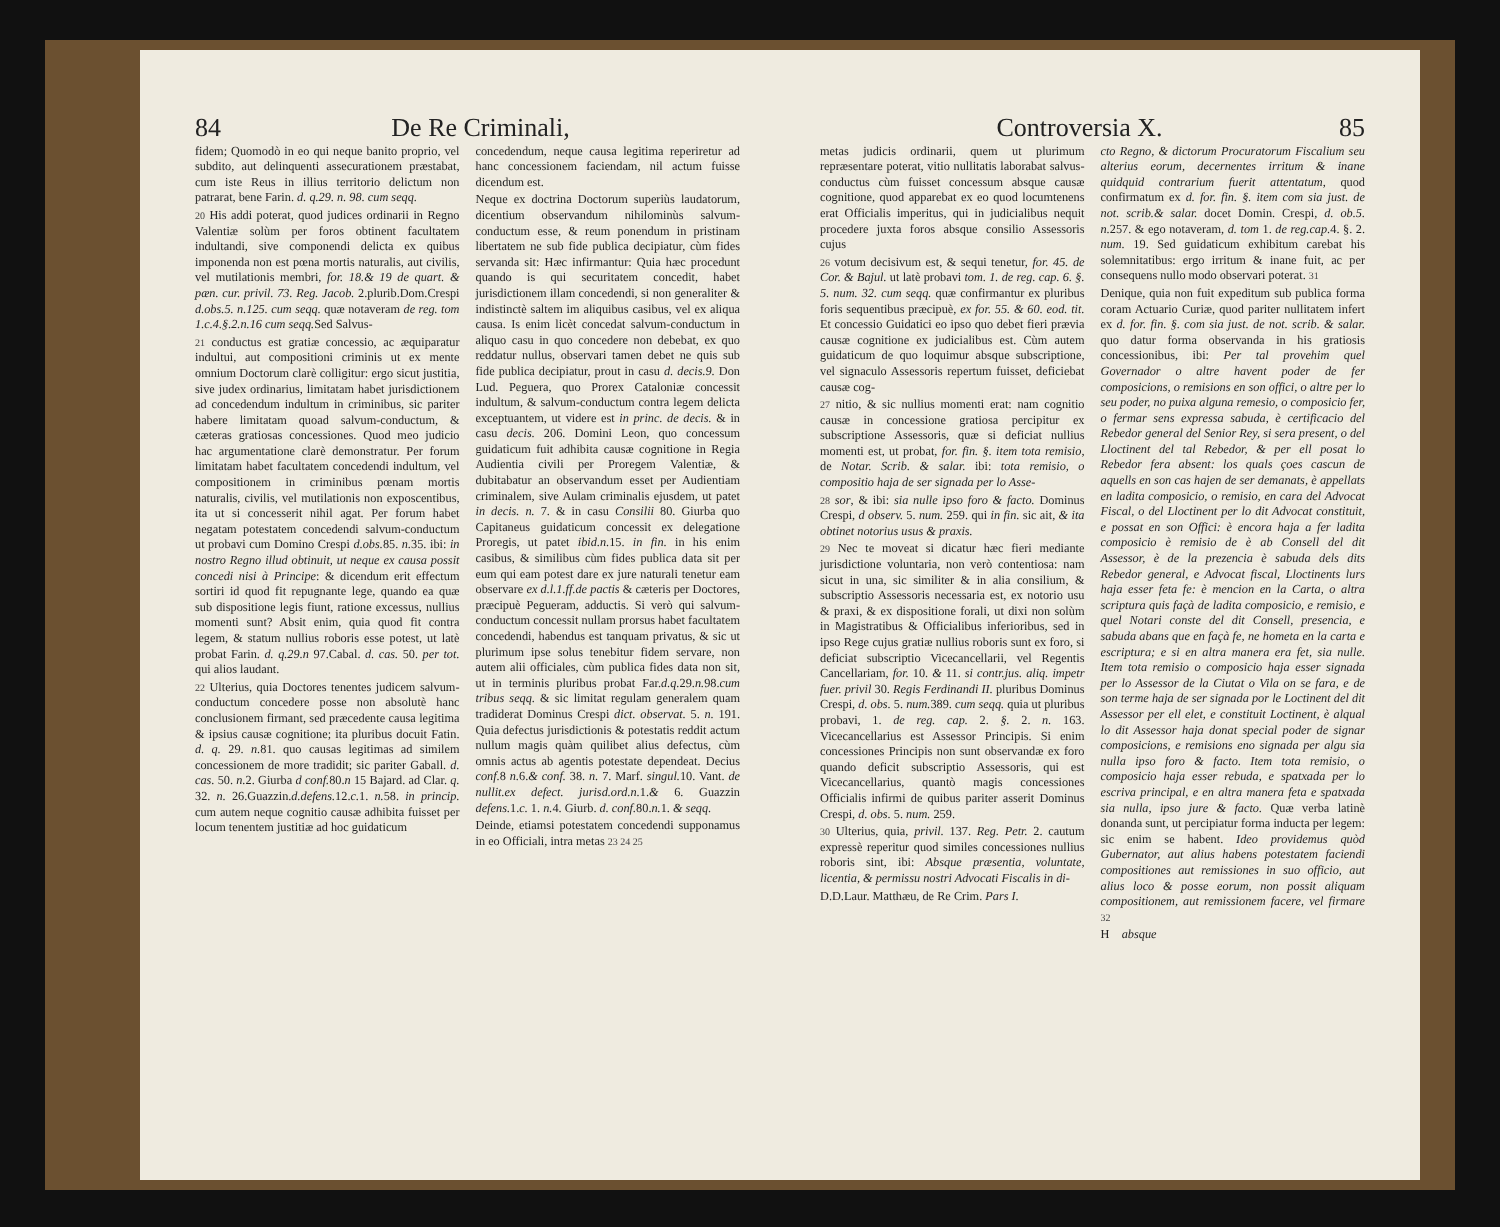84 De Re Criminali,
fidem; Quomodò in eo qui neque banito proprio, vel subdito, aut delinquenti assecurationem præstabat, cum iste Reus in illius territorio delictum non patrarat, bene Farin. d. q.29. n. 98. cum seqq.
20 His addi poterat, quod judices ordinarii in Regno Valentiæ solùm per foros obtinent facultatem indultandi, sive componendi delicta ex quibus imponenda non est pœna mortis naturalis, aut civilis, vel mutilationis membri, for. 18.& 19 de quart. & pæn. cur. privil. 73. Reg. Jacob. 2.plurib.Dom.Crespi d.obs.5. n.125. cum seqq. quæ notaveram de reg. tom 1.c.4.§.2.n.16 cum seqq. Sed Salvus-
21 conductus est gratiæ concessio, ac æquiparatur indultui, aut compositioni criminis ut ex mente omnium Doctorum clarè colligitur: ergo sicut justitia, sive judex ordinarius, limitatam habet jurisdictionem ad concedendum indultum in criminibus, sic pariter habere limitatam quoad salvum-conductum, & cæteras gratiosas concessiones. Quod meo judicio hac argumentatione clarè demonstratur. Per forum limitatam habet facultatem concedendi indultum, vel compositionem in criminibus pœnam mortis naturalis, civilis, vel mutilationis non exposcentibus, ita ut si concesserit nihil agat. Per forum habet negatam potestatem concedendi salvum-conductum ut probavi cum Domino Crespi d.obs. 85. n. 35. ibi: in nostro Regno illud obtinuit, ut neque ex causa possit concedi nisi à Principe: & dicendum erit effectum sortiri id quod fit repugnante lege, quando ea quæ sub dispositione legis fiunt, ratione excessus, nullius momenti sunt? Absit enim, quia quod fit contra legem, & statum nullius roboris esse potest, ut latè probat Farin. d. q.29.n 97.Cabal. d. cas. 50. per tot. qui alios laudant.
22 Ulterius, quia Doctores tenentes judicem salvum-conductum concedere posse non absolutè hanc conclusionem firmant, sed præcedente causa legitima & ipsius causæ cognitione; ita pluribus docuit Fatin. d. q. 29. n. 81. quo causas legitimas ad similem concessionem de more tradidit; sic pariter Gaball. d. cas. 50. n. 2. Giurba d conf. 80.n 15 Bajard. ad Clar. q. 32. n. 26.Guazzin.d.defens. 12.c. 1. n. 58. in princip. cum autem neque cognitio causæ adhibita fuisset per locum tenentem justitiæ ad hoc guidaticum
concedendum, neque causa legitima reperiretur ad hanc concessionem faciendam, nil actum fuisse dicendum est.
Neque ex doctrina Doctorum superiùs laudatorum, dicentium observandum nihilominùs salvum-conductum esse, & reum ponendum in pristinam libertatem ne sub fide publica decipiatur, cùm fides servanda sit: Hæc infirmantur: Quia hæc procedunt quando is qui securitatem concedit, habet jurisdictionem illam concedendi, si non generaliter & indistinctè saltem im aliquibus casibus, vel ex aliqua causa. Is enim licèt concedat salvum-conductum in aliquo casu in quo concedere non debebat, ex quo reddatur nullus, observari tamen debet ne quis sub fide publica decipiatur, prout in casu d. decis.9. Don Lud. Peguera, quo Prorex Cataloniæ concessit indultum, & salvum-conductum contra legem delicta exceptuantem, ut videre est in princ. de decis. & in casu decis. 206. Domini Leon, quo concessum guidaticum fuit adhibita causæ cognitione in Regia Audientia civili per Proregem Valentiæ, & dubitabatur an observandum esset per Audientiam criminalem, sive Aulam criminalis ejusdem, ut patet in decis. n. 7. & in casu Consilii 80. Giurba quo Capitaneus guidaticum concessit ex delegatione Proregis, ut patet ibid.n. 15. in fin. in his enim casibus, & similibus cùm fides publica data sit per eum qui eam potest dare ex jure naturali tenetur eam observare ex d.l.1.ff.de pactis & cæteris per Doctores, præcipuè Pegueram, adductis. Si verò qui salvum-conductum concessit nullam prorsus habet facultatem concedendi, habendus est tanquam privatus, & sic ut plurimum ipse solus tenebitur fidem servare, non autem alii officiales, cùm publica fides data non sit, ut in terminis pluribus probat Far.d.q. 29.n. 98.cum tribus seqq. & sic limitat regulam generalem quam tradiderat Dominus Crespi dict. observat. 5. n. 191. Quia defectus jurisdictionis & potestatis reddit actum nullum magis quàm quilibet alius defectus, cùm omnis actus ab agentis potestate dependeat. Decius conf. 8 n. 6.& conf. 38. n. 7. Marf. singul. 10. Vant. de nullit.ex defect. jurisd.ord.n. 1.& 6. Guazzin defens. 1.c. 1. n. 4. Giurb. d. conf. 80.n. 1. & seqq.
Deinde, etiamsi potestatem concedendi supponamus in eo Officiali, intra metas 23 24 25
Controversia X. 85
metas judicis ordinarii, quem ut plurimum repræsentare poterat, vitio nullitatis laborabat salvus-conductus cùm fuisset concessum absque causæ cognitione, quod apparebat ex eo quod locumtenens erat Officialis imperitus, qui in judicialibus nequit procedere juxta foros absque consilio Assessoris cujus
26 votum decisivum est, & sequi tenetur, for. 45. de Cor. & Bajul. ut latè probavi tom. 1. de reg. cap. 6. §. 5. num. 32. cum seqq. quæ confirmantur ex pluribus foris sequentibus præcipuè, ex for. 55. & 60. eod. tit. Et concessio Guidatici eo ipso quo debet fieri prævia causæ cognitione ex judicialibus est. Cùm autem guidaticum de quo loquimur absque subscriptione, vel signaculo Assessoris repertum fuisset, deficiebat causæ cog-
27 nitio, & sic nullius momenti erat: nam cognitio causæ in concessione gratiosa percipitur ex subscriptione Assessoris, quæ si deficiat nullius momenti est, ut probat, for. fin. §. item tota remisio, de Notar. Scrib. & salar. ibi: tota remisio, o compositio haja de ser signada per lo Asse-
28 sor, & ibi: sia nulle ipso foro & facto. Dominus Crespi, d observ. 5. num. 259. qui in fin. sic ait, & ita obtinet notorius usus & praxis.
29 Nec te moveat si dicatur hæc fieri mediante jurisdictione voluntaria, non verò contentiosa: nam sicut in una, sic similiter & in alia consilium, & subscriptio Assessoris necessaria est, ex notorio usu & praxi, & ex dispositione forali, ut dixi non solùm in Magistratibus & Officialibus inferioribus, sed in ipso Rege cujus gratiæ nullius roboris sunt ex foro, si deficiat subscriptio Vicecancellarii, vel Regentis Cancellariam, for. 10. & 11. si contr.jus. aliq. impetr fuer. privil 30. Regis Ferdinandi II. pluribus Dominus Crespi, d. obs. 5. num. 389. cum seqq. quia ut pluribus probavi, 1. de reg. cap. 2. §. 2. n. 163. Vicecancellarius est Assessor Principis. Si enim concessiones Principis non sunt observandæ ex foro quando deficit subscriptio Assessoris, qui est Vicecancellarius, quantò magis concessiones Officialis infirmi de quibus pariter asserit Dominus Crespi, d. obs. 5. num. 259.
30 Ulterius, quia, privil. 137. Reg. Petr. 2. cautum expressè reperitur quod similes concessiones nullius roboris sint, ibi: Absque præsentia, voluntate, licentia, & permissu nostri Advocati Fiscalis in di-
D.D.Laur. Matthæu, de Re Crim. Pars I.
cto Regno, & dictorum Procuratorum Fiscalium seu alterius eorum, decernentes irritum & inane quidquid contrarium fuerit attentatum, quod confirmatum ex d. for. fin. §. item com sia just. de not. scrib.& salar. docet Domin. Crespi, d. ob.5. n. 257. & ego notaveram, d. tom 1. de reg.cap. 4. §. 2. num. 19. Sed guidaticum exhibitum carebat his solemnitatibus: ergo irritum & inane fuit, ac per consequens nullo modo observari poterat. 31
Denique, quia non fuit expeditum sub publica forma coram Actuario Curiæ, quod pariter nullitatem infert ex d. for. fin. §. com sia just. de not. scrib. & salar. quo datur forma observanda in his gratiosis concessionibus, ibi: Per tal provehim quel Governador o altre havent poder de fer composicions, o remisions en son offici, o altre per lo seu poder, no puixa alguna remesio, o composicio fer, o fermar sens expressa sabuda, è certificacio del Rebedor general del Senior Rey, si sera present, o del Lloctinent del tal Rebedor, & per ell posat lo Rebedor fera absent: los quals çoes cascun de aquells en son cas hajen de ser demanats, è appellats en ladita composicio, o remisio, en cara del Advocat Fiscal, o del Lloctinent per lo dit Advocat constituit, e possat en son Offici: è encora haja a fer ladita composicio è remisio de è ab Consell del dit Assessor, è de la prezencia è sabuda dels dits Rebedor general, e Advocat fiscal, Lloctinents lurs haja esser feta fe: è mencion en la Carta, o altra scriptura quis façà de ladita composicio, e remisio, e quel Notari conste del dit Consell, presencia, e sabuda abans que en façà fe, ne hometa en la carta e escriptura; e si en altra manera era fet, sia nulle. Item tota remisio o composicio haja esser signada per lo Assessor de la Ciutat o Vila on se fara, e de son terme haja de ser signada por le Loctinent del dit Assessor per ell elet, e constituit Loctinent, è alqual lo dit Assessor haja donat special poder de signar composicions, e remisions eno signada per algu sia nulla ipso foro & facto. Item tota remisio, o composicio haja esser rebuda, e spatxada per lo escriva principal, e en altra manera feta e spatxada sia nulla, ipso jure & facto. Quæ verba latinè donanda sunt, ut percipiatur forma inducta per legem: sic enim se habent. Ideo providemus quòd Gubernator, aut alius habens potestatem faciendi compositiones aut remissiones in suo officio, aut alius loco & posse eorum, non possit aliquam compositionem, aut remissionem facere, vel firmare 32
H absque